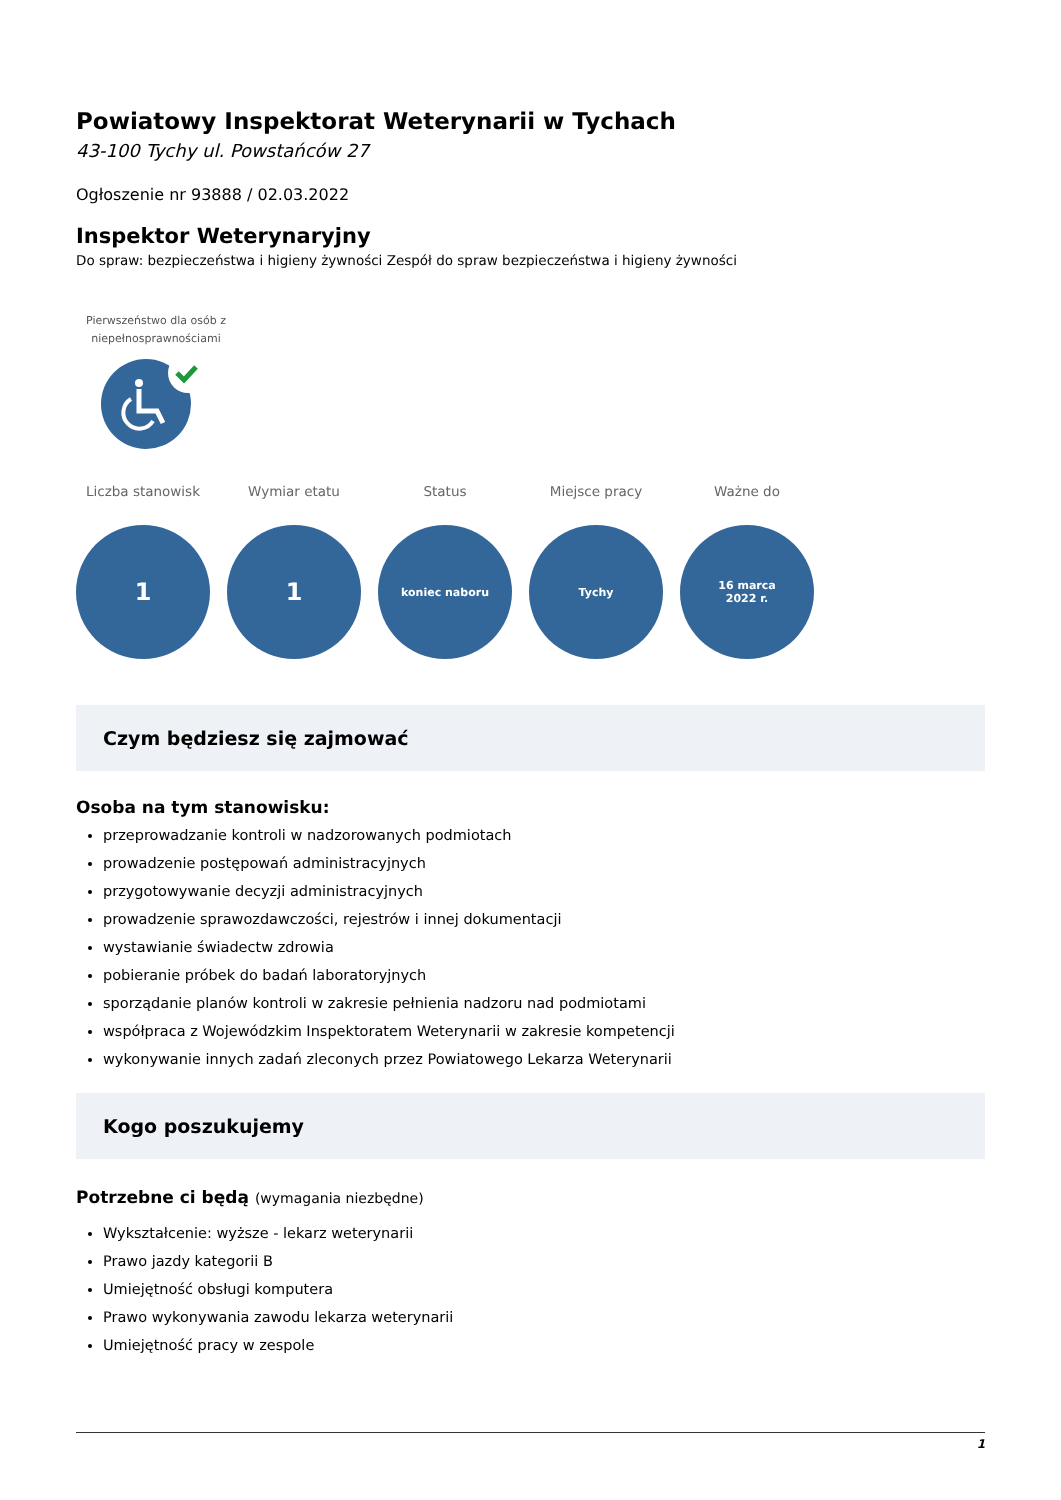Powiatowy Inspektorat Weterynarii w Tychach
43-100 Tychy ul. Powstańców 27
Ogłoszenie nr 93888 / 02.03.2022
Inspektor Weterynaryjny
Do spraw: bezpieczeństwa i higieny żywności Zespół do spraw bezpieczeństwa i higieny żywności
Pierwszeństwo dla osób z niepełnosprawnościami
Liczba stanowisk
1
Wymiar etatu
1
Status
koniec naboru
Miejsce pracy
Tychy
Ważne do
16 marca
2022 r.
Czym będziesz się zajmować
Osoba na tym stanowisku:
przeprowadzanie kontroli w nadzorowanych podmiotach
prowadzenie postępowań administracyjnych
przygotowywanie decyzji administracyjnych
prowadzenie sprawozdawczości, rejestrów i innej dokumentacji
wystawianie świadectw zdrowia
pobieranie próbek do badań laboratoryjnych
sporządanie planów kontroli w zakresie pełnienia nadzoru nad podmiotami
współpraca z Wojewódzkim Inspektoratem Weterynarii w zakresie kompetencji
wykonywanie innych zadań zleconych przez Powiatowego Lekarza Weterynarii
Kogo poszukujemy
Potrzebne ci będą (wymagania niezbędne)
Wykształcenie: wyższe - lekarz weterynarii
Prawo jazdy kategorii B
Umiejętność obsługi komputera
Prawo wykonywania zawodu lekarza weterynarii
Umiejętność pracy w zespole
1